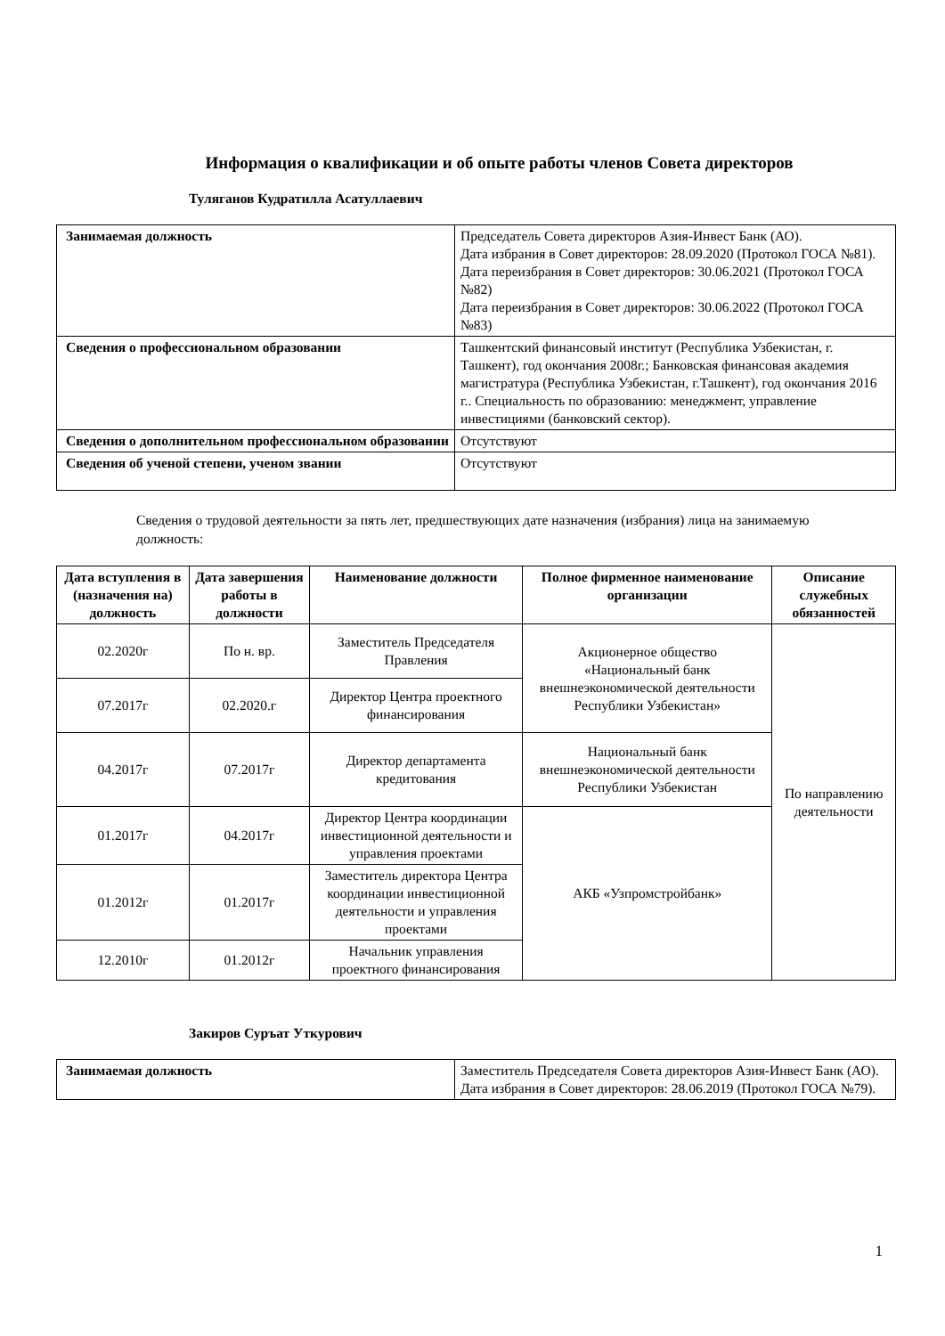Информация о квалификации и об опыте работы членов Совета директоров
Туляганов Кудратилла Асатуллаевич
| Занимаемая должность | Председатель Совета директоров Азия-Инвест Банк (АО). Дата избрания в Совет директоров: 28.09.2020 (Протокол ГОСА №81). Дата переизбрания в Совет директоров: 30.06.2021 (Протокол ГОСА №82) Дата переизбрания в Совет директоров: 30.06.2022 (Протокол ГОСА №83) |
| Сведения о профессиональном образовании | Ташкентский финансовый институт (Республика Узбекистан, г. Ташкент), год окончания 2008г.; Банковская финансовая академия магистратура (Республика Узбекистан, г.Ташкент), год окончания 2016 г.. Специальность по образованию: менеджмент, управление инвестициями (банковский сектор). |
| Сведения о дополнительном профессиональном образовании | Отсутствуют |
| Сведения об ученой степени, ученом звании | Отсутствуют |
Сведения о трудовой деятельности за пять лет, предшествующих дате назначения (избрания) лица на занимаемую должность:
| Дата вступления в (назначения на) должность | Дата завершения работы в должности | Наименование должности | Полное фирменное наименование организации | Описание служебных обязанностей |
| --- | --- | --- | --- | --- |
| 02.2020г | По н. вр. | Заместитель Председателя Правления | Акционерное общество «Национальный банк внешнеэкономической деятельности Республики Узбекистан» | По направлению деятельности |
| 07.2017г | 02.2020.г | Директор Центра проектного финансирования | | |
| 04.2017г | 07.2017г | Директор департамента кредитования | Национальный банк внешнеэкономической деятельности Республики Узбекистан | |
| 01.2017г | 04.2017г | Директор Центра координации инвестиционной деятельности и управления проектами | АКБ «Узпромстройбанк» | |
| 01.2012г | 01.2017г | Заместитель директора Центра координации инвестиционной деятельности и управления проектами | | |
| 12.2010г | 01.2012г | Начальник управления проектного финансирования | | |
Закиров Суръат Уткурович
| Занимаемая должность | Заместитель Председателя Совета директоров Азия-Инвест Банк (АО). Дата избрания в Совет директоров: 28.06.2019 (Протокол ГОСА №79). |
1